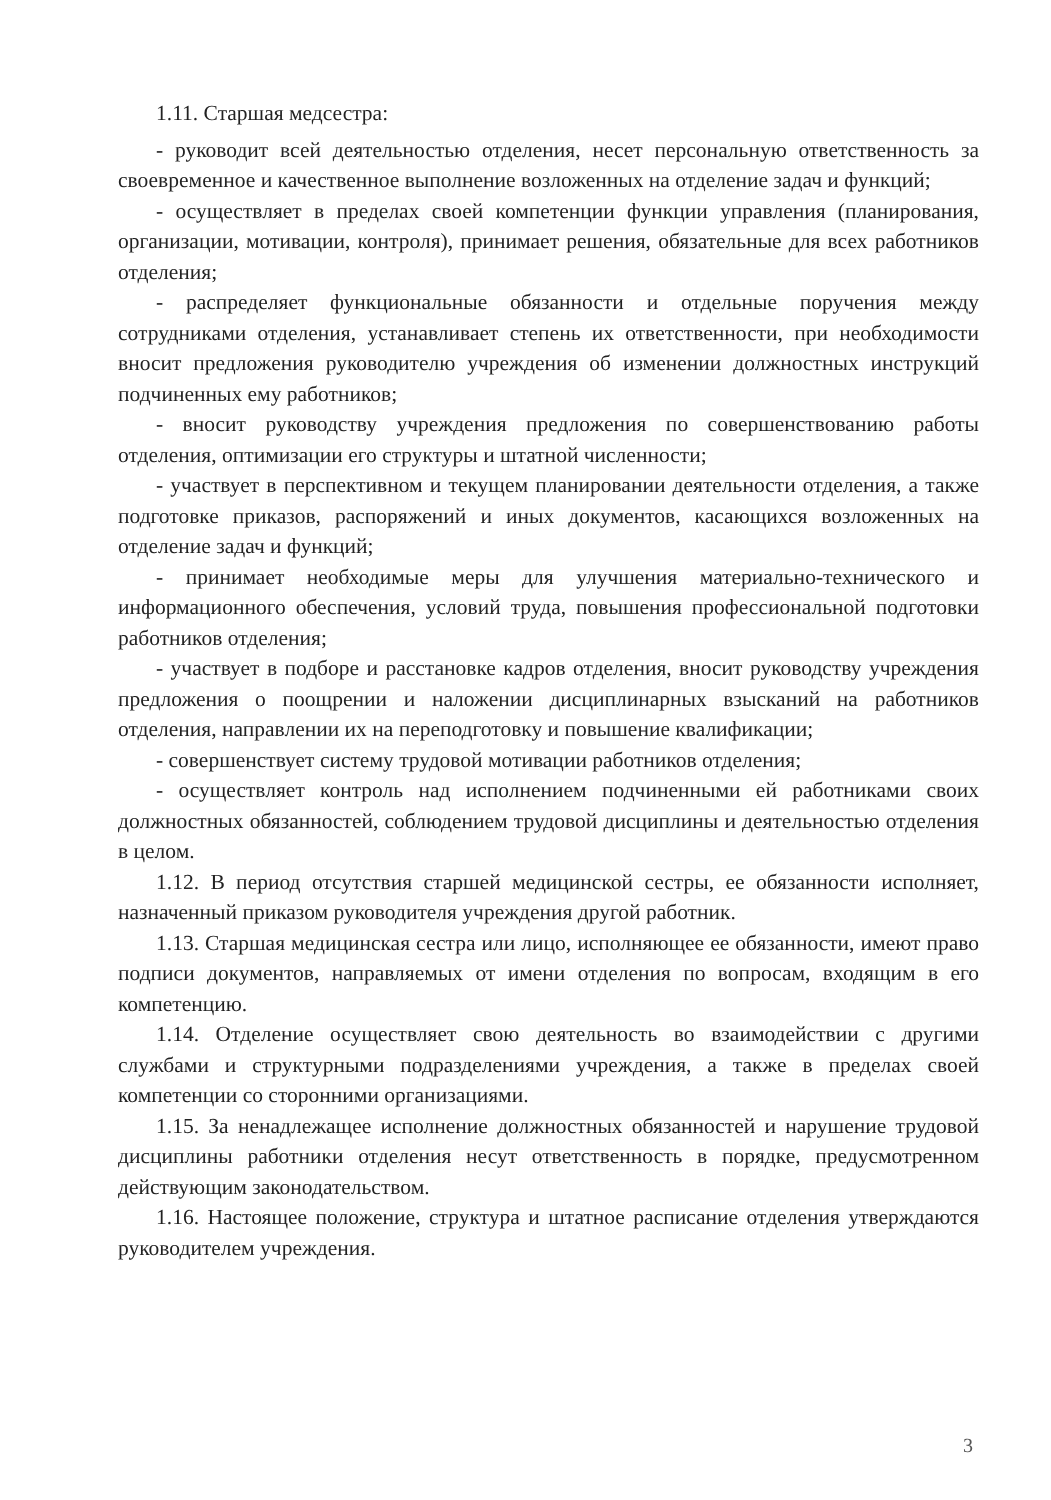1.11. Старшая медсестра:
- руководит всей деятельностью отделения, несет персональную ответственность за своевременное и качественное выполнение возложенных на отделение задач и функций;
- осуществляет в пределах своей компетенции функции управления (планирования, организации, мотивации, контроля), принимает решения, обязательные для всех работников отделения;
- распределяет функциональные обязанности и отдельные поручения между сотрудниками отделения, устанавливает степень их ответственности, при необходимости вносит предложения руководителю учреждения об изменении должностных инструкций подчиненных ему работников;
- вносит руководству учреждения предложения по совершенствованию работы отделения, оптимизации его структуры и штатной численности;
- участвует в перспективном и текущем планировании деятельности отделения, а также подготовке приказов, распоряжений и иных документов, касающихся возложенных на отделение задач и функций;
- принимает необходимые меры для улучшения материально-технического и информационного обеспечения, условий труда, повышения профессиональной подготовки работников отделения;
- участвует в подборе и расстановке кадров отделения, вносит руководству учреждения предложения о поощрении и наложении дисциплинарных взысканий на работников отделения, направлении их на переподготовку и повышение квалификации;
- совершенствует систему трудовой мотивации работников отделения;
- осуществляет контроль над исполнением подчиненными ей работниками своих должностных обязанностей, соблюдением трудовой дисциплины и деятельностью отделения в целом.
1.12. В период отсутствия старшей медицинской сестры, ее обязанности исполняет, назначенный приказом руководителя учреждения другой работник.
1.13. Старшая медицинская сестра или лицо, исполняющее ее обязанности, имеют право подписи документов, направляемых от имени отделения по вопросам, входящим в его компетенцию.
1.14. Отделение осуществляет свою деятельность во взаимодействии с другими службами и структурными подразделениями учреждения, а также в пределах своей компетенции со сторонними организациями.
1.15. За ненадлежащее исполнение должностных обязанностей и нарушение трудовой дисциплины работники отделения несут ответственность в порядке, предусмотренном действующим законодательством.
1.16. Настоящее положение, структура и штатное расписание отделения утверждаются руководителем учреждения.
3